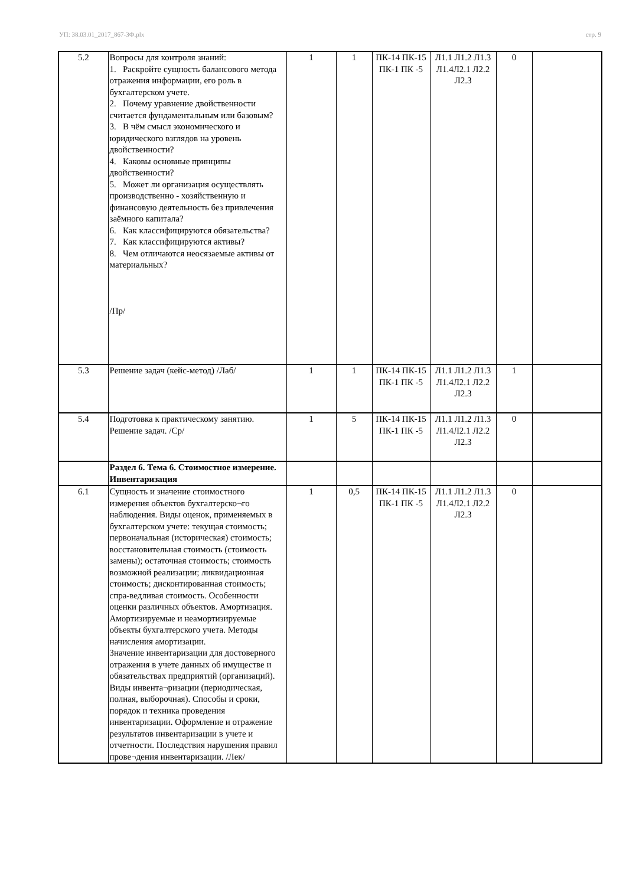УП: 38.03.01_2017_867-3Ф.plx стр. 9
| 5.2 | Вопросы для контроля знаний: 1. Раскройте сущность балансового метода отражения информации, его роль в бухгалтерском учете. 2. Почему уравнение двойственности считается фундаментальным или базовым? 3. В чём смысл экономического и юридического взглядов на уровень двойственности? 4. Каковы основные принципы двойственности? 5. Может ли организация осуществлять производственно - хозяйственную и финансовую деятельность без привлечения заёмного капитала? 6. Как классифицируются обязательства? 7. Как классифицируются активы? 8. Чем отличаются неосязаемые активы от материальных? /Пр/ | 1 | 1 | ПК-14 ПК-15 ПК-1 ПК -5 | Л1.1 Л1.2 Л1.3 Л1.4Л2.1 Л2.2 Л2.3 | 0 | |
| 5.3 | Решение задач (кейс-метод) /Лаб/ | 1 | 1 | ПК-14 ПК-15 ПК-1 ПК -5 | Л1.1 Л1.2 Л1.3 Л1.4Л2.1 Л2.2 Л2.3 | 1 | |
| 5.4 | Подготовка к практическому занятию. Решение задач. /Ср/ | 1 | 5 | ПК-14 ПК-15 ПК-1 ПК -5 | Л1.1 Л1.2 Л1.3 Л1.4Л2.1 Л2.2 Л2.3 | 0 | |
| | Раздел 6. Тема 6. Стоимостное измерение. Инвентаризация | | | | | | |
| 6.1 | Сущность и значение стоимостного измерения объектов бухгалтерско¬го наблюдения. Виды оценок, применяемых в бухгалтерском учете: текущая стоимость; первоначальная (историческая) стоимость; восстановительная стоимость (стоимость замены); остаточная стоимость; стоимость возможной реализации; ликвидационная стоимость; дисконтированная стоимость; спра-ведливая стоимость. Особенности оценки различных объектов. Амортизация. Амортизируемые и неамортизируемые объекты бухгалтерского учета. Методы начисления амортизации. Значение инвентаризации для достоверного отражения в учете данных об имуществе и обязательствах предприятий (организаций). Виды инвента¬ризации (периодическая, полная, выборочная). Способы и сроки, порядок и техника проведения инвентаризации. Оформление и отражение результатов инвентаризации в учете и отчетности. Последствия нарушения правил прове¬дения инвентаризации. /Лек/ | 1 | 0,5 | ПК-14 ПК-15 ПК-1 ПК -5 | Л1.1 Л1.2 Л1.3 Л1.4Л2.1 Л2.2 Л2.3 | 0 | |